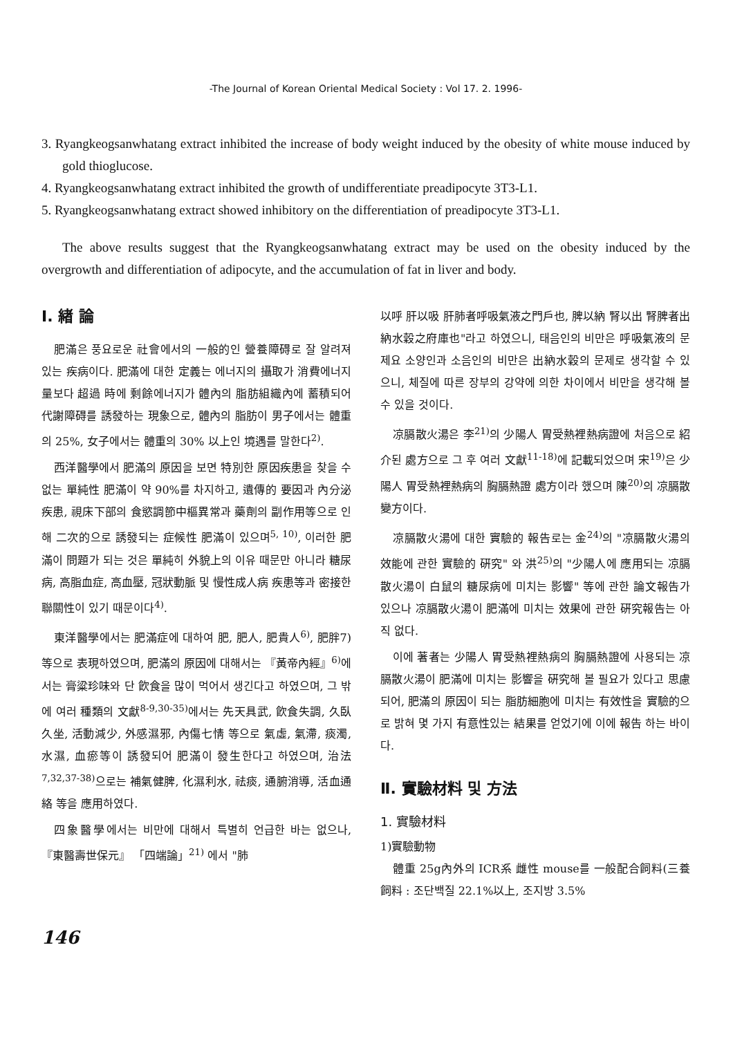-The Journal of Korean Oriental Medical Society : Vol 17. 2. 1996-
3. Ryangkeogsanwhatang extract inhibited the increase of body weight induced by the obesity of white mouse induced by gold thioglucose.
4. Ryangkeogsanwhatang extract inhibited the growth of undifferentiate preadipocyte 3T3-L1.
5. Ryangkeogsanwhatang extract showed inhibitory on the differentiation of preadipocyte 3T3-L1.
The above results suggest that the Ryangkeogsanwhatang extract may be used on the obesity induced by the overgrowth and differentiation of adipocyte, and the accumulation of fat in liver and body.
Ⅰ. 緖 論
肥滿은 풍요로운 社會에서의 一般的인 營養障碍로 잘 알려져 있는 疾病이다. 肥滿에 대한 定義는 에너지의 攝取가 消費에너지量보다 超過 時에 剩餘에너지가 體內의 脂肪組織內에 蓄積되어 代謝障碍를 誘發하는 現象으로, 體內의 脂肪이 男子에서는 體重의 25%, 女子에서는 體重의 30% 以上인 境遇를 말한다<sup>2)</sup>.
西洋醫學에서 肥滿의 原因을 보면 特別한 原因疾患을 찾을 수 없는 單純性 肥滿이 약 90%를 차지하고, 遺傳的 要因과 內分泌 疾患, 視床下部의 食慾調節中樞異常과 藥劑의 副作用等으로 인해 二次的으로 誘發되는 症候性 肥滿이 있으며<sup>5, 10)</sup>, 이러한 肥滿이 問題가 되는 것은 單純히 外貌上의 이유 때문만 아니라 糖尿病, 高脂血症, 高血壓, 冠狀動脈 및 慢性成人病 疾患等과 密接한 聯關性이 있기 때문이다<sup>4)</sup>.
東洋醫學에서는 肥滿症에 대하여 肥, 肥人, 肥貴人<sup>6)</sup>, 肥胖7)等으로 表現하였으며, 肥滿의 原因에 대해서는 『黃帝內經』<sup>6)</sup>에서는 膏粱珍味와 단 飮食을 많이 먹어서 생긴다고 하였으며, 그 밖에 여러 種類의 文獻<sup>8-9,30-35)</sup>에서는 先天具武, 飮食失調, 久臥久坐, 活動減少, 外感濕邪, 內傷七情 等으로 氣虛, 氣滯, 痰濁, 水濕, 血瘀等이 誘發되어 肥滿이 發生한다고 하였으며, 治法<sup>7,32,37-38)</sup>으로는 補氣健脾, 化濕利水, 祛痰, 通腑消導, 活血通絡 等을 應用하였다.
四象醫學에서는 비만에 대해서 특별히 언급한 바는 없으나, 『東醫壽世保元』 「四端論」<sup>21)</sup> 에서 "肺
以呼 肝以吸 肝肺者呼吸氣液之門戶也, 脾以納 腎以出 腎脾者出納水穀之府庫也"라고 하였으니, 태음인의 비만은 呼吸氣液의 문제요 소양인과 소음인의 비만은 出納水穀의 문제로 생각할 수 있으니, 체질에 따른 장부의 강약에 의한 차이에서 비만을 생각해 볼 수 있을 것이다.
凉膈散火湯은 李<sup>21)</sup>의 少陽人 胃受熱裡熱病證에 처음으로 紹介된 處方으로 그 후 여러 文獻<sup>11-18)</sup>에 記載되었으며 宋<sup>19)</sup>은 少陽人 胃受熱裡熱病의 胸膈熱證 處方이라 했으며 陳<sup>20)</sup>의 凉膈散 變方이다.
凉膈散火湯에 대한 實驗的 報告로는 金<sup>24)</sup>의 "凉膈散火湯의 效能에 관한 實驗的 硏究" 와 洪<sup>25)</sup>의 "少陽人에 應用되는 凉膈散火湯이 白鼠의 糖尿病에 미치는 影響" 等에 관한 論文報告가 있으나 凉膈散火湯이 肥滿에 미치는 效果에 관한 硏究報告는 아직 없다.
이에 著者는 少陽人 胃受熱裡熱病의 胸膈熱證에 사용되는 凉膈散火湯이 肥滿에 미치는 影響을 硏究해 볼 필요가 있다고 思慮되어, 肥滿의 原因이 되는 脂肪細胞에 미치는 有效性을 實驗的으로 밝혀 몇 가지 有意性있는 結果를 얻었기에 이에 報告 하는 바이다.
Ⅱ. 實驗材料 및 方法
1. 實驗材料
1)實驗動物
體重 25g內外의 ICR系 雌性 mouse를 一般配合飼料(三養飼料 : 조단백질 22.1%以上, 조지방 3.5%
146